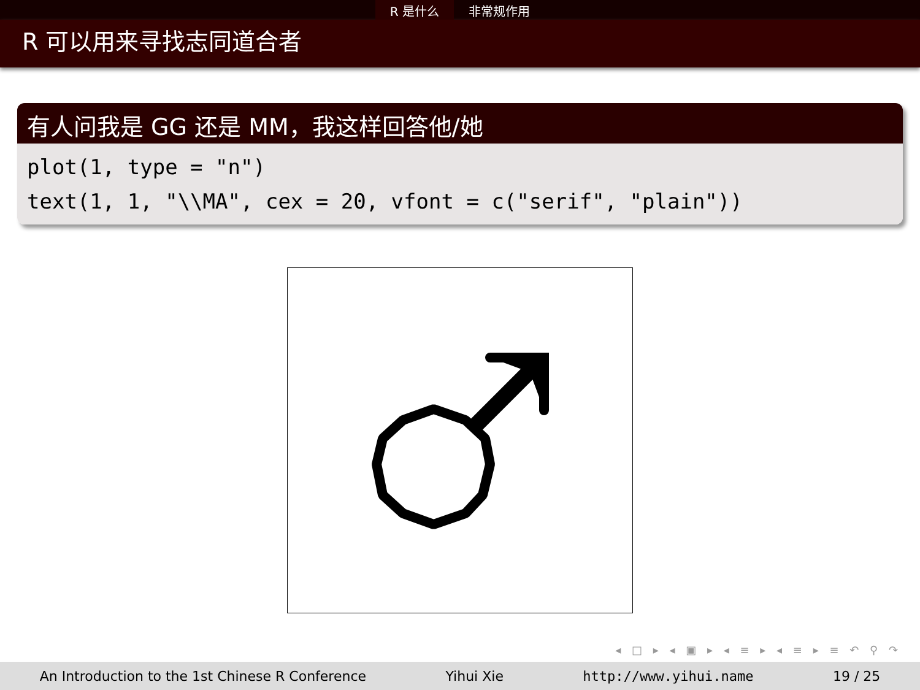R 是什么 非常规作用
R 可以用来寻找志同道合者
有人问我是 GG 还是 MM，我这样回答他/她
plot(1, type = "n")
text(1, 1, "\\MA", cex = 20, vfont = c("serif", "plain"))
◂ □ ▸ ◂ ▣ ▸ ◂ ≡ ▸ ◂ ≡ ▸ ≡ ↶ ⚲ ↷
An Introduction to the 1st Chinese R Conference Yihui Xie http://www.yihui.name 19 / 25